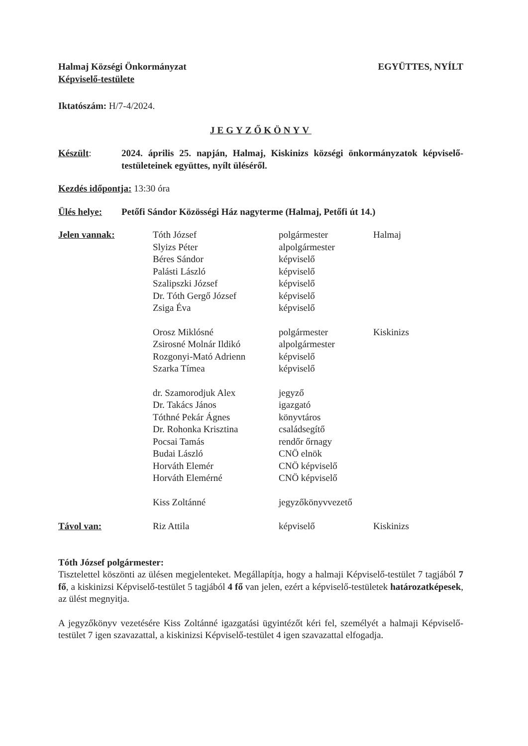Halmaj Községi Önkormányzat
Képviselő-testülete
EGYÜTTES, NYÍLT
Iktatószám: H/7-4/2024.
JEGYZŐKÖNYV
Készült: 2024. április 25. napján, Halmaj, Kiskinizs községi önkormányzatok képviselő-testületeinek együttes, nyílt üléséről.
Kezdés időpontja: 13:30 óra
Ülés helye: Petőfi Sándor Közösségi Ház nagyterme (Halmaj, Petőfi út 14.)
| Jelen vannak: | Tóth József | polgármester | Halmaj |
| | Slyizs Péter | alpolgármester | |
| | Béres Sándor | képviselő | |
| | Palásti László | képviselő | |
| | Szalipszki József | képviselő | |
| | Dr. Tóth Gergő József | képviselő | |
| | Zsiga Éva | képviselő | |
| | Orosz Miklósné | polgármester | Kiskinizs |
| | Zsirosné Molnár Ildikó | alpolgármester | |
| | Rozgonyi-Mató Adrienn | képviselő | |
| | Szarka Tímea | képviselő | |
| | dr. Szamorodjuk Alex | jegyző | |
| | Dr. Takács János | igazgató | |
| | Tóthné Pekár Ágnes | könyvtáros | |
| | Dr. Rohonka Krisztina | családsegítő | |
| | Pocsai Tamás | rendőr őrnagy | |
| | Budai László | CNÖ elnök | |
| | Horváth Elemér | CNÖ képviselő | |
| | Horváth Elemérné | CNÖ képviselő | |
| | Kiss Zoltánné | jegyzőkönyvvezető | |
| Távol van: | Riz Attila | képviselő | Kiskinizs |
Tóth József polgármester:
Tisztelettel köszönti az ülésen megjelenteket. Megállapítja, hogy a halmaji Képviselő-testület 7 tagjából 7 fő, a kiskinizsi Képviselő-testület 5 tagjából 4 fő van jelen, ezért a képviselő-testületek határozatképesek, az ülést megnyitja.
A jegyzőkönyv vezetésére Kiss Zoltánné igazgatási ügyintézőt kéri fel, személyét a halmaji Képviselő-testület 7 igen szavazattal, a kiskinizsi Képviselő-testület 4 igen szavazattal elfogadja.